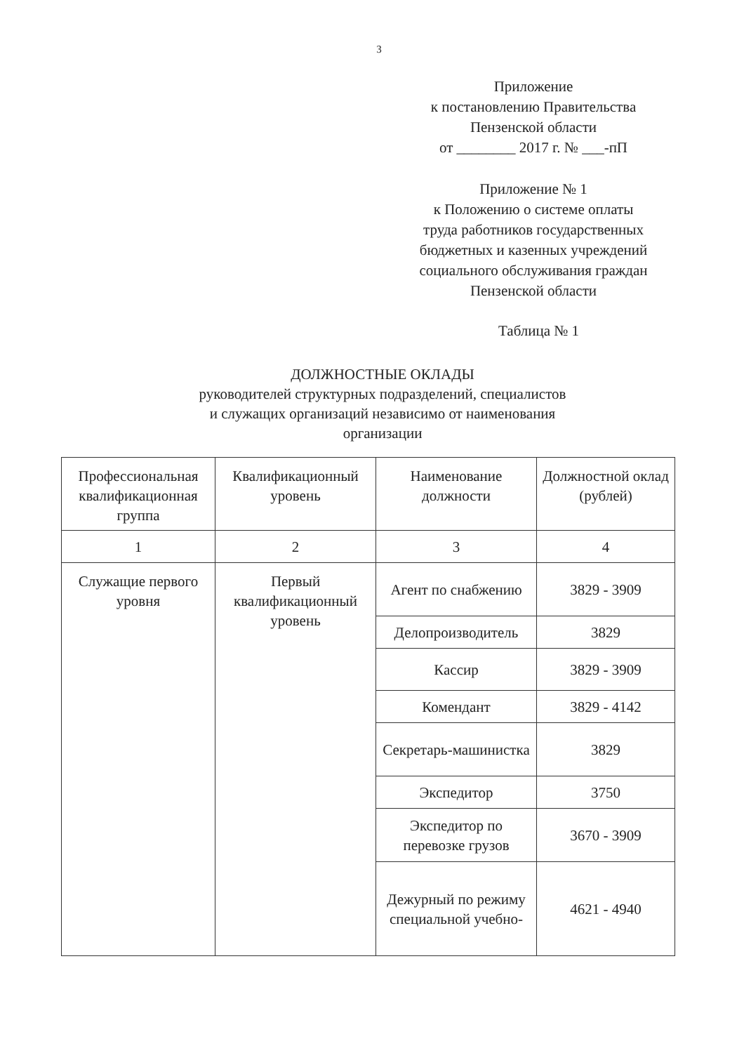3
Приложение
к постановлению Правительства
Пензенской области
от ________ 2017 г. № ___-пП
Приложение № 1
к Положению о системе оплаты
труда работников государственных
бюджетных и казенных учреждений
социального обслуживания граждан
Пензенской области
Таблица № 1
ДОЛЖНОСТНЫЕ ОКЛАДЫ
руководителей структурных подразделений, специалистов
и служащих организаций независимо от наименования
организации
| Профессиональная квалификационная группа | Квалификационный уровень | Наименование должности | Должностной оклад (рублей) |
| 1 | 2 | 3 | 4 |
| Служащие первого уровня | Первый квалификационный уровень | Агент по снабжению | 3829 - 3909 |
| | | Делопроизводитель | 3829 |
| | | Кассир | 3829 - 3909 |
| | | Комендант | 3829 - 4142 |
| | | Секретарь-машинистка | 3829 |
| | | Экспедитор | 3750 |
| | | Экспедитор по перевозке грузов | 3670 - 3909 |
| | | Дежурный по режиму специальной учебно- | 4621 - 4940 |